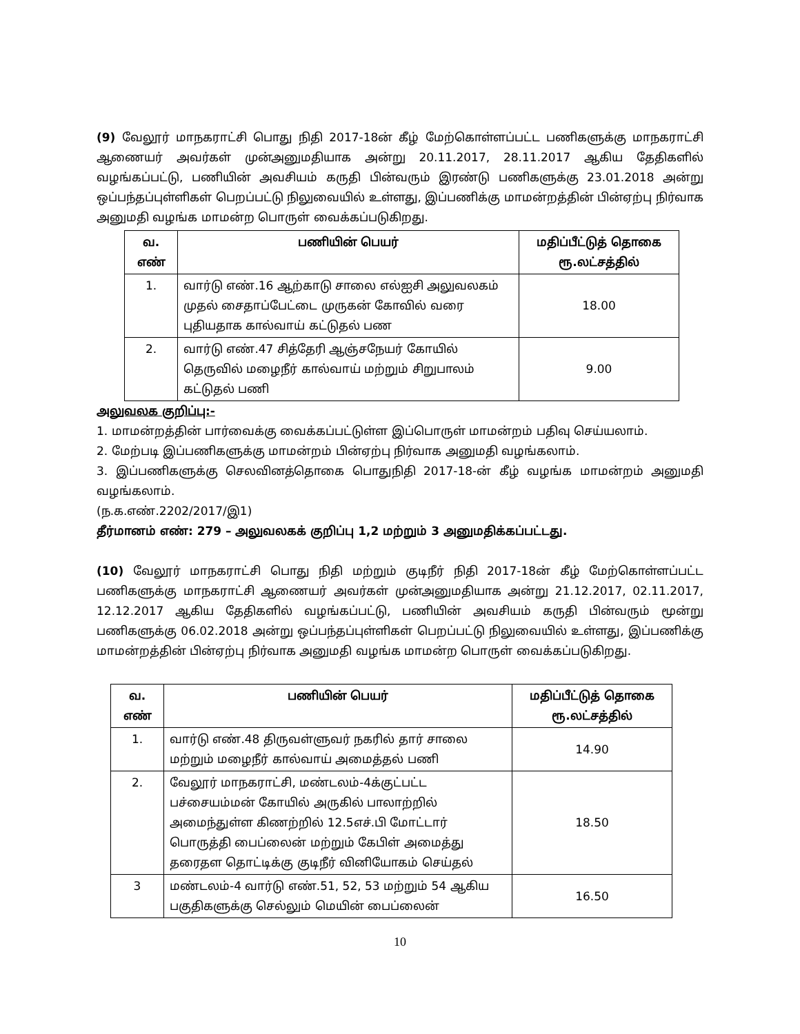(9) வேலூர் மாநகராட்சி பொது நிதி 2017-18ன் கீழ் மேற்கொள்ளப்பட்ட பணிகளுக்கு மாநகராட்சி ஆணையர் அவர்கள் முன்அனுமதியாக அன்று 20.11.2017, 28.11.2017 ஆகிய தேதிகளில் வழங்கப்பட்டு, பணியின் அவசியம் கருதி பின்வரும் இரண்டு பணிகளுக்கு 23.01.2018 அன்று ஒப்பந்தப்புள்ளிகள் பெறப்பட்டு நிலுவையில் உள்ளது, இப்பணிக்கு மாமன்றத்தின் பின்ஏற்பு நிர்வாக அனுமதி வழங்க மாமன்ற பொருள் வைக்கப்படுகிறது.
| வ. எண் | பணியின் பெயர் | மதிப்பீட்டுத் தொகை ரூ.லட்சத்தில் |
| --- | --- | --- |
| 1. | வார்டு எண்.16 ஆற்காடு சாலை எல்ஐசி அலுவலகம் முதல் சைதாப்பேட்டை முருகன் கோவில் வரை புதியதாக கால்வாய் கட்டுதல் பண | 18.00 |
| 2. | வார்டு எண்.47 சித்தேரி ஆஞ்சநேயர் கோயில் தெருவில் மழைநீர் கால்வாய் மற்றும் சிறுபாலம் கட்டுதல் பணி | 9.00 |
அலுவலக குறிப்பு:-
1. மாமன்றத்தின் பார்வைக்கு வைக்கப்பட்டுள்ள இப்பொருள் மாமன்றம் பதிவு செய்யலாம்.
2. மேற்படி இப்பணிகளுக்கு மாமன்றம் பின்ஏற்பு நிர்வாக அனுமதி வழங்கலாம்.
3. இப்பணிகளுக்கு செலவினத்தொகை பொதுநிதி 2017-18-ன் கீழ் வழங்க மாமன்றம் அனுமதி வழங்கலாம்.
(ந.க.எண்.2202/2017/இ1)
தீர்மானம் எண்: 279 – அலுவலகக் குறிப்பு 1,2 மற்றும் 3 அனுமதிக்கப்பட்டது.
(10) வேலூர் மாநகராட்சி பொது நிதி மற்றும் குடிநீர் நிதி 2017-18ன் கீழ் மேற்கொள்ளப்பட்ட பணிகளுக்கு மாநகராட்சி ஆணையர் அவர்கள் முன்அனுமதியாக அன்று 21.12.2017, 02.11.2017, 12.12.2017 ஆகிய தேதிகளில் வழங்கப்பட்டு, பணியின் அவசியம் கருதி பின்வரும் மூன்று பணிகளுக்கு 06.02.2018 அன்று ஒப்பந்தப்புள்ளிகள் பெறப்பட்டு நிலுவையில் உள்ளது, இப்பணிக்கு மாமன்றத்தின் பின்ஏற்பு நிர்வாக அனுமதி வழங்க மாமன்ற பொருள் வைக்கப்படுகிறது.
| வ. எண் | பணியின் பெயர் | மதிப்பீட்டுத் தொகை ரூ.லட்சத்தில் |
| --- | --- | --- |
| 1. | வார்டு எண்.48 திருவள்ளுவர் நகரில் தார் சாலை மற்றும் மழைநீர் கால்வாய் அமைத்தல் பணி | 14.90 |
| 2. | வேலூர் மாநகராட்சி, மண்டலம்-4க்குட்பட்ட பச்சையம்மன் கோயில் அருகில் பாலாற்றில் அமைந்துள்ள கிணற்றில் 12.5எச்.பி மோட்டார் பொருத்தி பைப்லைன் மற்றும் கேபிள் அமைத்து தரைதள தொட்டிக்கு குடிநீர் வினியோகம் செய்தல் | 18.50 |
| 3 | மண்டலம்-4 வார்டு எண்.51, 52, 53 மற்றும் 54 ஆகிய பகுதிகளுக்கு செல்லும் மெயின் பைப்லைன் | 16.50 |
10